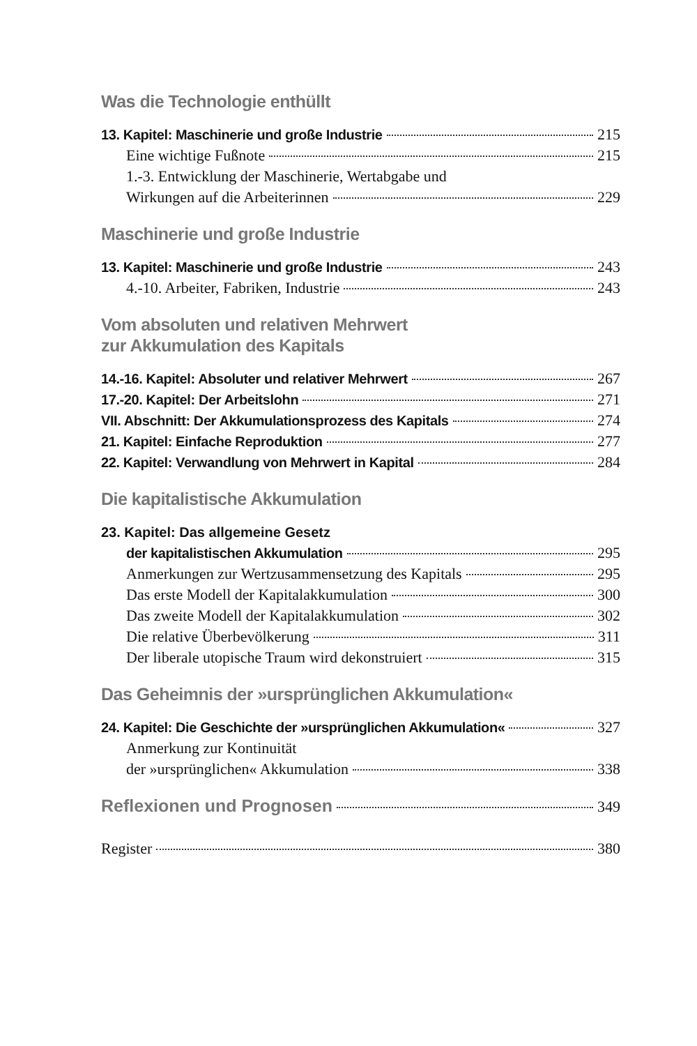Was die Technologie enthüllt
13. Kapitel: Maschinerie und große Industrie 215
Eine wichtige Fußnote 215
1.-3. Entwicklung der Maschinerie, Wertabgabe und
Wirkungen auf die Arbeiterinnen 229
Maschinerie und große Industrie
13. Kapitel: Maschinerie und große Industrie 243
4.-10. Arbeiter, Fabriken, Industrie 243
Vom absoluten und relativen Mehrwert
zur Akkumulation des Kapitals
14.-16. Kapitel: Absoluter und relativer Mehrwert 267
17.-20. Kapitel: Der Arbeitslohn 271
VII. Abschnitt: Der Akkumulationsprozess des Kapitals 274
21. Kapitel: Einfache Reproduktion 277
22. Kapitel: Verwandlung von Mehrwert in Kapital 284
Die kapitalistische Akkumulation
23. Kapitel: Das allgemeine Gesetz
der kapitalistischen Akkumulation 295
Anmerkungen zur Wertzusammensetzung des Kapitals 295
Das erste Modell der Kapitalakkumulation 300
Das zweite Modell der Kapitalakkumulation 302
Die relative Überbevölkerung 311
Der liberale utopische Traum wird dekonstruiert 315
Das Geheimnis der »ursprünglichen Akkumulation«
24. Kapitel: Die Geschichte der »ursprünglichen Akkumulation« 327
Anmerkung zur Kontinuität
der »ursprünglichen« Akkumulation 338
Reflexionen und Prognosen 349
Register 380